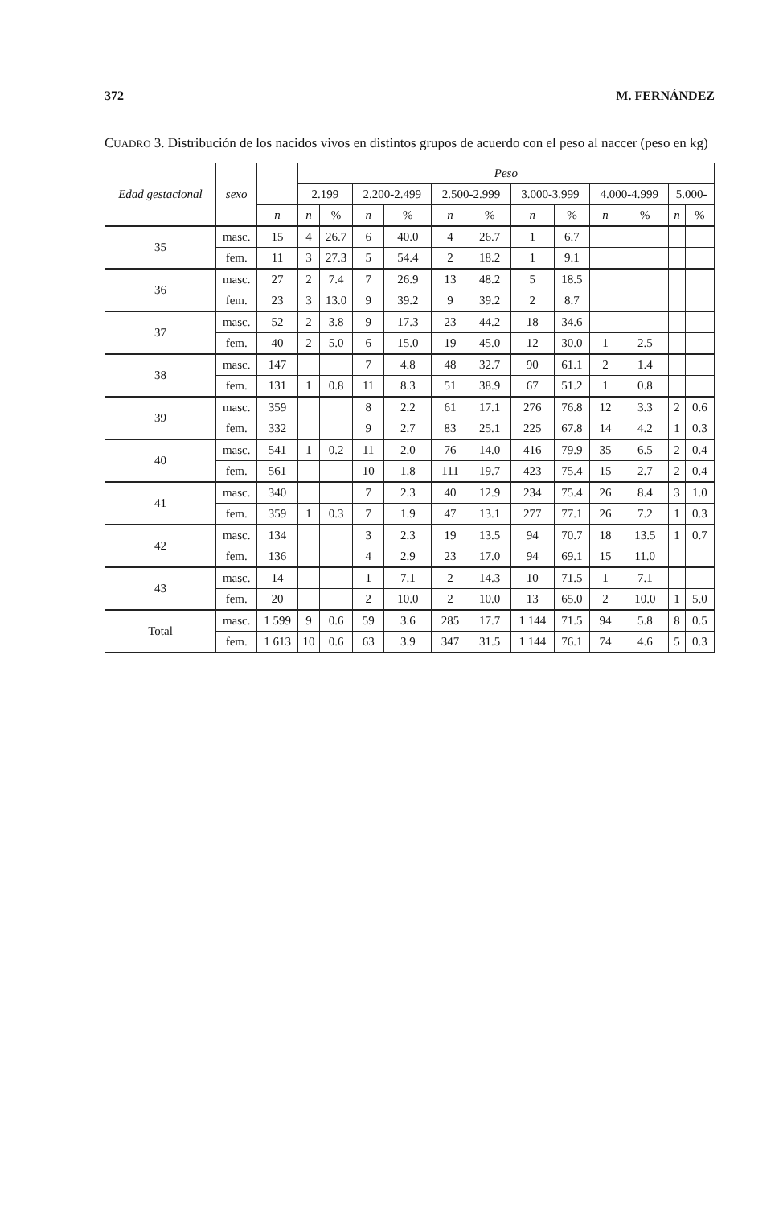372 M. FERNÁNDEZ
CUADRO 3. Distribución de los nacidos vivos en distintos grupos de acuerdo con el peso al naccer (peso en kg)
| Edad gestacional | sexo | | Peso | | | | | | | | | | | |
| --- | --- | --- | --- | --- | --- | --- | --- | --- | --- | --- | --- | --- | --- | --- |
| | | | 2.199 | | 2.200-2.499 | | 2.500-2.999 | | 3.000-3.999 | | 4.000-4.999 | | 5.000- | |
| | | n | n | % | n | % | n | % | n | % | n | % | n | % |
| 35 | masc. | 15 | 4 | 26.7 | 6 | 40.0 | 4 | 26.7 | 1 | 6.7 | | | | |
| | fem. | 11 | 3 | 27.3 | 5 | 54.4 | 2 | 18.2 | 1 | 9.1 | | | | |
| 36 | masc. | 27 | 2 | 7.4 | 7 | 26.9 | 13 | 48.2 | 5 | 18.5 | | | | |
| | fem. | 23 | 3 | 13.0 | 9 | 39.2 | 9 | 39.2 | 2 | 8.7 | | | | |
| 37 | masc. | 52 | 2 | 3.8 | 9 | 17.3 | 23 | 44.2 | 18 | 34.6 | | | | |
| | fem. | 40 | 2 | 5.0 | 6 | 15.0 | 19 | 45.0 | 12 | 30.0 | 1 | 2.5 | | |
| 38 | masc. | 147 | | | 7 | 4.8 | 48 | 32.7 | 90 | 61.1 | 2 | 1.4 | | |
| | fem. | 131 | 1 | 0.8 | 11 | 8.3 | 51 | 38.9 | 67 | 51.2 | 1 | 0.8 | | |
| 39 | masc. | 359 | | | 8 | 2.2 | 61 | 17.1 | 276 | 76.8 | 12 | 3.3 | 2 | 0.6 |
| | fem. | 332 | | | 9 | 2.7 | 83 | 25.1 | 225 | 67.8 | 14 | 4.2 | 1 | 0.3 |
| 40 | masc. | 541 | 1 | 0.2 | 11 | 2.0 | 76 | 14.0 | 416 | 79.9 | 35 | 6.5 | 2 | 0.4 |
| | fem. | 561 | | | 10 | 1.8 | 111 | 19.7 | 423 | 75.4 | 15 | 2.7 | 2 | 0.4 |
| 41 | masc. | 340 | | | 7 | 2.3 | 40 | 12.9 | 234 | 75.4 | 26 | 8.4 | 3 | 1.0 |
| | fem. | 359 | 1 | 0.3 | 7 | 1.9 | 47 | 13.1 | 277 | 77.1 | 26 | 7.2 | 1 | 0.3 |
| 42 | masc. | 134 | | | 3 | 2.3 | 19 | 13.5 | 94 | 70.7 | 18 | 13.5 | 1 | 0.7 |
| | fem. | 136 | | | 4 | 2.9 | 23 | 17.0 | 94 | 69.1 | 15 | 11.0 | | |
| 43 | masc. | 14 | | | 1 | 7.1 | 2 | 14.3 | 10 | 71.5 | 1 | 7.1 | | |
| | fem. | 20 | | | 2 | 10.0 | 2 | 10.0 | 13 | 65.0 | 2 | 10.0 | 1 | 5.0 |
| Total | masc. | 1 599 | 9 | 0.6 | 59 | 3.6 | 285 | 17.7 | 1 144 | 71.5 | 94 | 5.8 | 8 | 0.5 |
| | fem. | 1 613 | 10 | 0.6 | 63 | 3.9 | 347 | 31.5 | 1 144 | 76.1 | 74 | 4.6 | 5 | 0.3 |